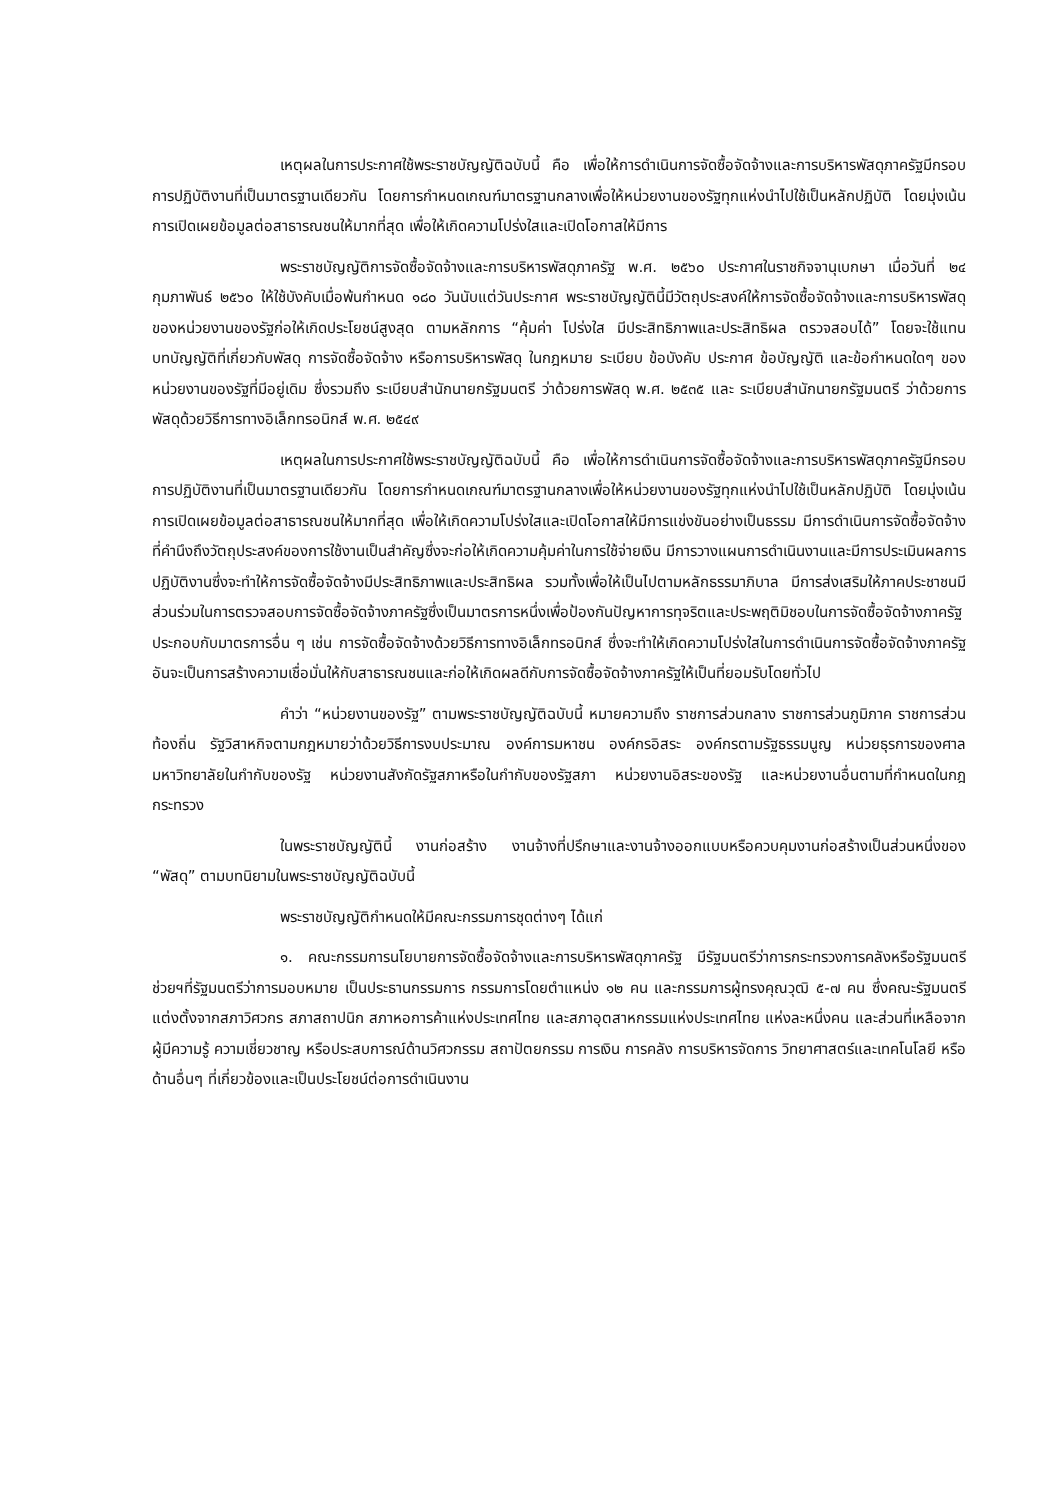เหตุผลในการประกาศใช้พระราชบัญญัติฉบับนี้ คือ เพื่อให้การดำเนินการจัดซื้อจัดจ้างและการบริหารพัสดุภาครัฐมีกรอบการปฏิบัติงานที่เป็นมาตรฐานเดียวกัน โดยการกำหนดเกณฑ์มาตรฐานกลางเพื่อให้หน่วยงานของรัฐทุกแห่งนำไปใช้เป็นหลักปฏิบัติ โดยมุ่งเน้นการเปิดเผยข้อมูลต่อสาธารณชนให้มากที่สุด เพื่อให้เกิดความโปร่งใสและเปิดโอกาสให้มีการ
พระราชบัญญัติการจัดซื้อจัดจ้างและการบริหารพัสดุภาครัฐ พ.ศ. ๒๕๖๐ ประกาศในราชกิจจานุเบกษา เมื่อวันที่ ๒๔ กุมภาพันธ์ ๒๕๖๐ ให้ใช้บังคับเมื่อพ้นกำหนด ๑๘๐ วันนับแต่วันประกาศ พระราชบัญญัตินี้มีวัตถุประสงค์ให้การจัดซื้อจัดจ้างและการบริหารพัสดุของหน่วยงานของรัฐก่อให้เกิดประโยชน์สูงสุด ตามหลักการ “คุ้มค่า โปร่งใส มีประสิทธิภาพและประสิทธิผล ตรวจสอบได้” โดยจะใช้แทนบทบัญญัติที่เกี่ยวกับพัสดุ การจัดซื้อจัดจ้าง หรือการบริหารพัสดุ ในกฎหมาย ระเบียบ ข้อบังคับ ประกาศ ข้อบัญญัติ และข้อกำหนดใดๆ ของหน่วยงานของรัฐที่มีอยู่เดิม ซึ่งรวมถึง ระเบียบสำนักนายกรัฐมนตรี ว่าด้วยการพัสดุ พ.ศ. ๒๕๓๕ และ ระเบียบสำนักนายกรัฐมนตรี ว่าด้วยการพัสดุด้วยวิธีการทางอิเล็กทรอนิกส์ พ.ศ. ๒๕๔๙
เหตุผลในการประกาศใช้พระราชบัญญัติฉบับนี้ คือ เพื่อให้การดำเนินการจัดซื้อจัดจ้างและการบริหารพัสดุภาครัฐมีกรอบการปฏิบัติงานที่เป็นมาตรฐานเดียวกัน โดยการกำหนดเกณฑ์มาตรฐานกลางเพื่อให้หน่วยงานของรัฐทุกแห่งนำไปใช้เป็นหลักปฏิบัติ โดยมุ่งเน้นการเปิดเผยข้อมูลต่อสาธารณชนให้มากที่สุด เพื่อให้เกิดความโปร่งใสและเปิดโอกาสให้มีการแข่งขันอย่างเป็นธรรม มีการดำเนินการจัดซื้อจัดจ้างที่คำนึงถึงวัตถุประสงค์ของการใช้งานเป็นสำคัญซึ่งจะก่อให้เกิดความคุ้มค่าในการใช้จ่ายเงิน มีการวางแผนการดำเนินงานและมีการประเมินผลการปฏิบัติงานซึ่งจะทำให้การจัดซื้อจัดจ้างมีประสิทธิภาพและประสิทธิผล รวมทั้งเพื่อให้เป็นไปตามหลักธรรมาภิบาล มีการส่งเสริมให้ภาคประชาชนมีส่วนร่วมในการตรวจสอบการจัดซื้อจัดจ้างภาครัฐซึ่งเป็นมาตรการหนึ่งเพื่อป้องกันปัญหาการทุจริตและประพฤติมิชอบในการจัดซื้อจัดจ้างภาครัฐ ประกอบกับมาตรการอื่น ๆ เช่น การจัดซื้อจัดจ้างด้วยวิธีการทางอิเล็กทรอนิกส์ ซึ่งจะทำให้เกิดความโปร่งใสในการดำเนินการจัดซื้อจัดจ้างภาครัฐ อันจะเป็นการสร้างความเชื่อมั่นให้กับสาธารณชนและก่อให้เกิดผลดีกับการจัดซื้อจัดจ้างภาครัฐให้เป็นที่ยอมรับโดยทั่วไป
คำว่า “หน่วยงานของรัฐ” ตามพระราชบัญญัติฉบับนี้ หมายความถึง ราชการส่วนกลาง ราชการส่วนภูมิภาค ราชการส่วนท้องถิ่น รัฐวิสาหกิจตามกฎหมายว่าด้วยวิธีการงบประมาณ องค์การมหาชน องค์กรอิสระ องค์กรตามรัฐธรรมนูญ หน่วยธุรการของศาล มหาวิทยาลัยในกำกับของรัฐ หน่วยงานสังกัดรัฐสภาหรือในกำกับของรัฐสภา หน่วยงานอิสระของรัฐ และหน่วยงานอื่นตามที่กำหนดในกฎกระทรวง
ในพระราชบัญญัตินี้ งานก่อสร้าง งานจ้างที่ปรึกษาและงานจ้างออกแบบหรือควบคุมงานก่อสร้างเป็นส่วนหนึ่งของ “พัสดุ” ตามบทนิยามในพระราชบัญญัติฉบับนี้
พระราชบัญญัติกำหนดให้มีคณะกรรมการชุดต่างๆ ได้แก่
๑. คณะกรรมการนโยบายการจัดซื้อจัดจ้างและการบริหารพัสดุภาครัฐ มีรัฐมนตรีว่าการกระทรวงการคลังหรือรัฐมนตรีช่วยฯที่รัฐมนตรีว่าการมอบหมาย เป็นประธานกรรมการ กรรมการโดยตำแหน่ง ๑๒ คน และกรรมการผู้ทรงคุณวุฒิ ๕-๗ คน ซึ่งคณะรัฐมนตรีแต่งตั้งจากสภาวิศวกร สภาสถาปนิก สภาหอการค้าแห่งประเทศไทย และสภาอุตสาหกรรมแห่งประเทศไทย แห่งละหนึ่งคน และส่วนที่เหลือจากผู้มีความรู้ ความเชี่ยวชาญ หรือประสบการณ์ด้านวิศวกรรม สถาปัตยกรรม การเงิน การคลัง การบริหารจัดการ วิทยาศาสตร์และเทคโนโลยี หรือด้านอื่นๆ ที่เกี่ยวข้องและเป็นประโยชน์ต่อการดำเนินงาน